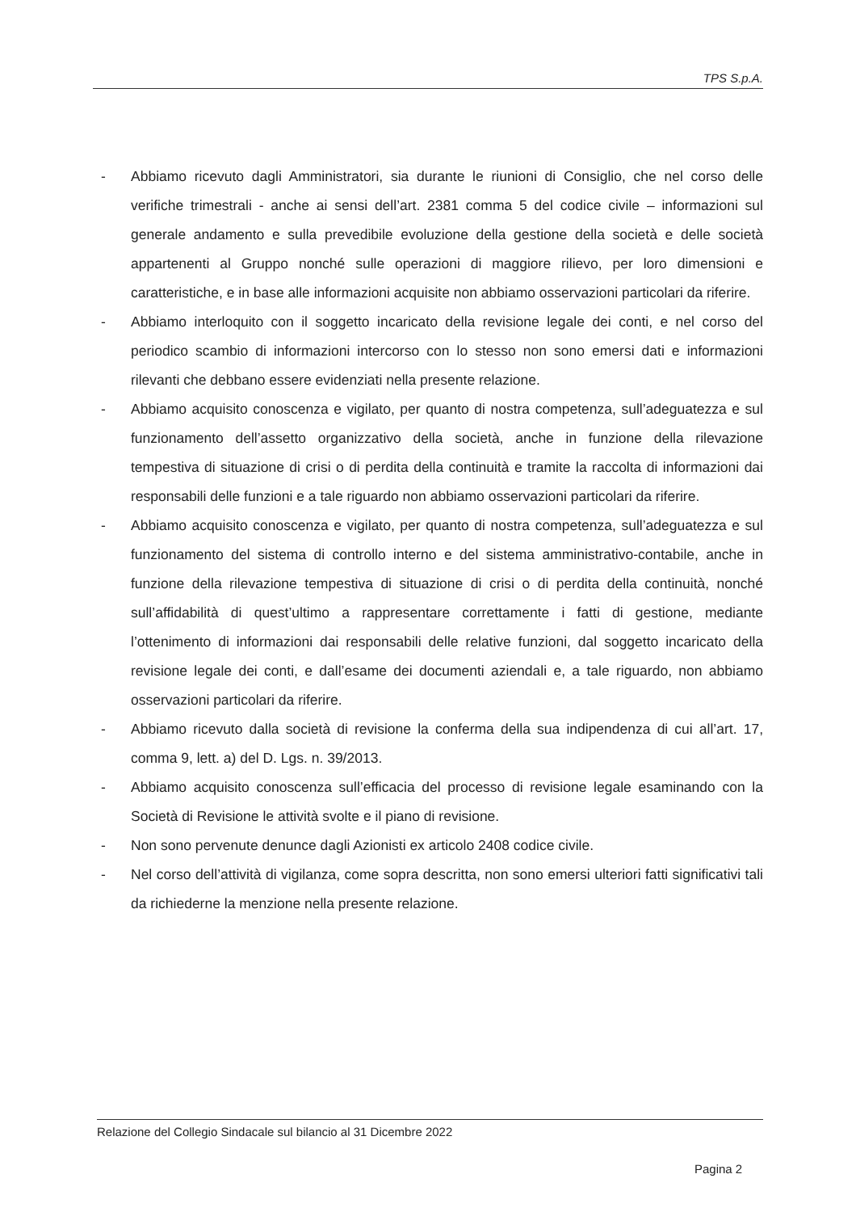TPS S.p.A.
- Abbiamo ricevuto dagli Amministratori, sia durante le riunioni di Consiglio, che nel corso delle verifiche trimestrali - anche ai sensi dell’art. 2381 comma 5 del codice civile – informazioni sul generale andamento e sulla prevedibile evoluzione della gestione della società e delle società appartenenti al Gruppo nonché sulle operazioni di maggiore rilievo, per loro dimensioni e caratteristiche, e in base alle informazioni acquisite non abbiamo osservazioni particolari da riferire.
- Abbiamo interloquito con il soggetto incaricato della revisione legale dei conti, e nel corso del periodico scambio di informazioni intercorso con lo stesso non sono emersi dati e informazioni rilevanti che debbano essere evidenziati nella presente relazione.
- Abbiamo acquisito conoscenza e vigilato, per quanto di nostra competenza, sull’adeguatezza e sul funzionamento dell’assetto organizzativo della società, anche in funzione della rilevazione tempestiva di situazione di crisi o di perdita della continuità e tramite la raccolta di informazioni dai responsabili delle funzioni e a tale riguardo non abbiamo osservazioni particolari da riferire.
- Abbiamo acquisito conoscenza e vigilato, per quanto di nostra competenza, sull’adeguatezza e sul funzionamento del sistema di controllo interno e del sistema amministrativo-contabile, anche in funzione della rilevazione tempestiva di situazione di crisi o di perdita della continuità, nonché sull’affidabilità di quest’ultimo a rappresentare correttamente i fatti di gestione, mediante l’ottenimento di informazioni dai responsabili delle relative funzioni, dal soggetto incaricato della revisione legale dei conti, e dall’esame dei documenti aziendali e, a tale riguardo, non abbiamo osservazioni particolari da riferire.
- Abbiamo ricevuto dalla società di revisione la conferma della sua indipendenza di cui all’art. 17, comma 9, lett. a) del D. Lgs. n. 39/2013.
- Abbiamo acquisito conoscenza sull’efficacia del processo di revisione legale esaminando con la Società di Revisione le attività svolte e il piano di revisione.
- Non sono pervenute denunce dagli Azionisti ex articolo 2408 codice civile.
- Nel corso dell’attività di vigilanza, come sopra descritta, non sono emersi ulteriori fatti significativi tali da richiederne la menzione nella presente relazione.
Relazione del Collegio Sindacale sul bilancio al 31 Dicembre 2022
Pagina 2